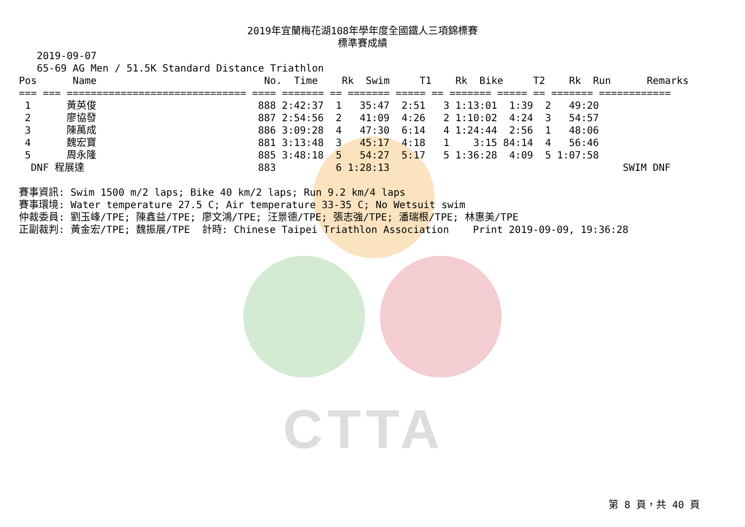CTTA
2019年宜蘭梅花湖108年學年度全國鐵人三項錦標賽
標準賽成績
   2019-09-07
   65-69 AG Men / 51.5K Standard Distance Triathlon
Pos      Name                            No.  Time    Rk  Swim     T1    Rk  Bike     T2    Rk  Run      Remarks
=== === ============================== ==== ======= == ======= ===== == ======= ===== == ======= ============
 1      黃英俊                           888 2:42:37  1   35:47  2:51   3 1:13:01  1:39  2   49:20
 2      廖協發                           887 2:54:56  2   41:09  4:26   2 1:10:02  4:24  3   54:57
 3      陳萬成                           886 3:09:28  4   47:30  6:14   4 1:24:44  2:56  1   48:06
 4      魏宏寶                           881 3:13:48  3   45:17  4:18   1    3:15 84:14  4   56:46
 5      周永隆                           885 3:48:18  5   54:27  5:17   5 1:36:28  4:09  5 1:07:58
  DNF 程展達                             883          6 1:28:13                                       SWIM DNF

賽事資訊: Swim 1500 m/2 laps; Bike 40 km/2 laps; Run 9.2 km/4 laps
賽事環境: Water temperature 27.5 C; Air temperature 33-35 C; No Wetsuit swim
仲裁委員: 劉玉峰/TPE; 陳鑫益/TPE; 廖文鴻/TPE; 汪景德/TPE; 張志強/TPE; 潘瑞根/TPE; 林惠美/TPE
正副裁判: 黃金宏/TPE; 魏振展/TPE  計時: Chinese Taipei Triathlon Association    Print 2019-09-09, 19:36:28
第 8 頁，共 40 頁